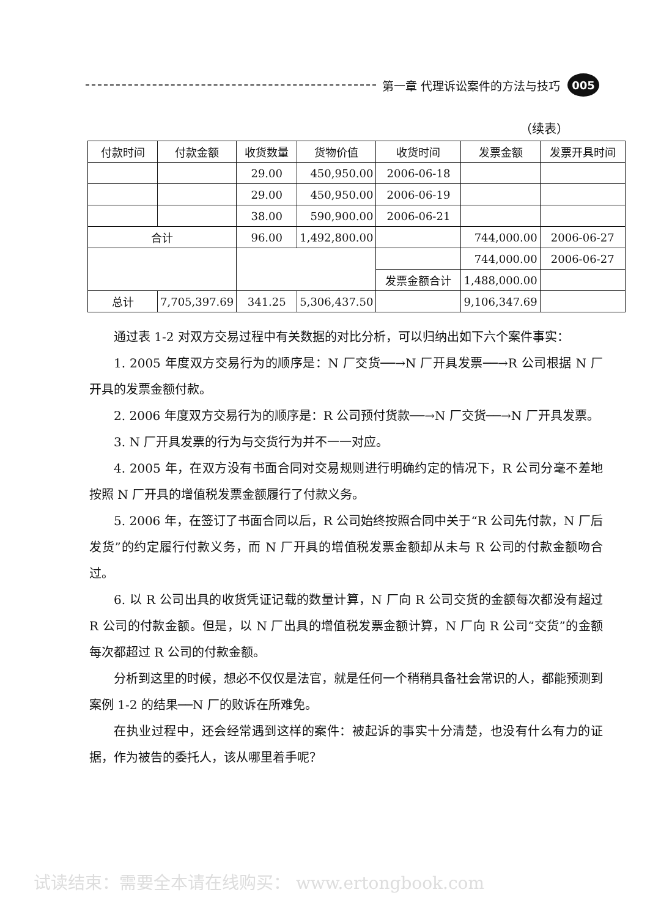第一章 代理诉讼案件的方法与技巧 005
（续表）
| 付款时间 | 付款金额 | 收货数量 | 货物价值 | 收货时间 | 发票金额 | 发票开具时间 |
| --- | --- | --- | --- | --- | --- | --- |
| | | 29.00 | 450,950.00 | 2006-06-18 | | |
| | | 29.00 | 450,950.00 | 2006-06-19 | | |
| | | 38.00 | 590,900.00 | 2006-06-21 | | |
| 合计 | | 96.00 | 1,492,800.00 | | 744,000.00 | 2006-06-27 |
| | | | | | 744,000.00 | 2006-06-27 |
| | | | | 发票金额合计 | 1,488,000.00 | |
| 总计 | 7,705,397.69 | 341.25 | 5,306,437.50 | | 9,106,347.69 | |
通过表 1-2 对双方交易过程中有关数据的对比分析，可以归纳出如下六个案件事实：
1. 2005 年度双方交易行为的顺序是：N 厂交货──→N 厂开具发票──→R 公司根据 N 厂开具的发票金额付款。
2. 2006 年度双方交易行为的顺序是：R 公司预付货款──→N 厂交货──→N 厂开具发票。
3. N 厂开具发票的行为与交货行为并不一一对应。
4. 2005 年，在双方没有书面合同对交易规则进行明确约定的情况下，R 公司分毫不差地按照 N 厂开具的增值税发票金额履行了付款义务。
5. 2006 年，在签订了书面合同以后，R 公司始终按照合同中关于“R 公司先付款，N 厂后发货”的约定履行付款义务，而 N 厂开具的增值税发票金额却从未与 R 公司的付款金额吻合过。
6. 以 R 公司出具的收货凭证记载的数量计算，N 厂向 R 公司交货的金额每次都没有超过 R 公司的付款金额。但是，以 N 厂出具的增值税发票金额计算，N 厂向 R 公司“交货”的金额每次都超过 R 公司的付款金额。
分析到这里的时候，想必不仅仅是法官，就是任何一个稍稍具备社会常识的人，都能预测到案例 1-2 的结果──N 厂的败诉在所难免。
在执业过程中，还会经常遇到这样的案件：被起诉的事实十分清楚，也没有什么有力的证据，作为被告的委托人，该从哪里着手呢？
试读结束：需要全本请在线购买： www.ertongbook.com